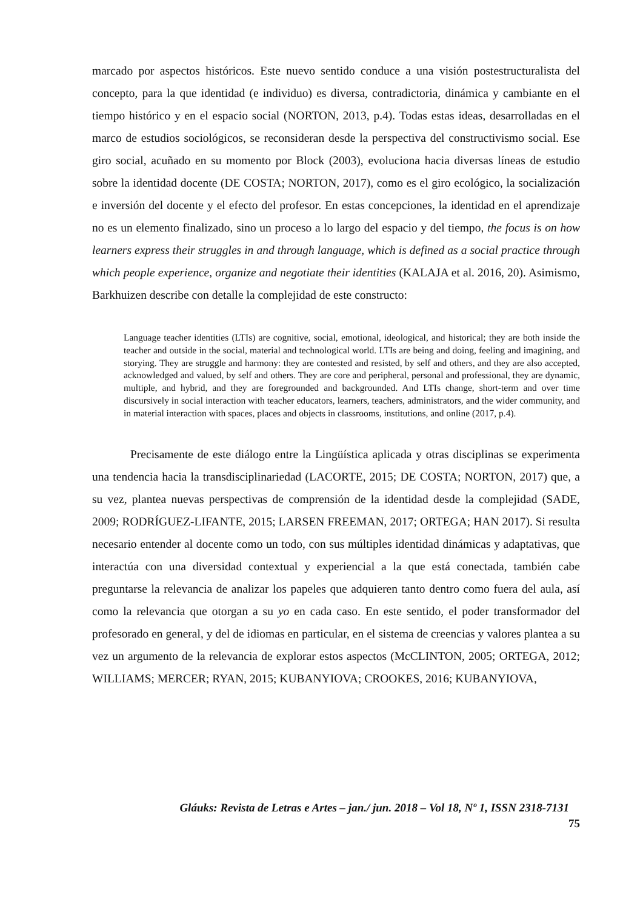marcado por aspectos históricos. Este nuevo sentido conduce a una visión postestructuralista del concepto, para la que identidad (e individuo) es diversa, contradictoria, dinámica y cambiante en el tiempo histórico y en el espacio social (NORTON, 2013, p.4). Todas estas ideas, desarrolladas en el marco de estudios sociológicos, se reconsideran desde la perspectiva del constructivismo social. Ese giro social, acuñado en su momento por Block (2003), evoluciona hacia diversas líneas de estudio sobre la identidad docente (DE COSTA; NORTON, 2017), como es el giro ecológico, la socialización e inversión del docente y el efecto del profesor. En estas concepciones, la identidad en el aprendizaje no es un elemento finalizado, sino un proceso a lo largo del espacio y del tiempo, the focus is on how learners express their struggles in and through language, which is defined as a social practice through which people experience, organize and negotiate their identities (KALAJA et al. 2016, 20). Asimismo, Barkhuizen describe con detalle la complejidad de este constructo:
Language teacher identities (LTIs) are cognitive, social, emotional, ideological, and historical; they are both inside the teacher and outside in the social, material and technological world. LTIs are being and doing, feeling and imagining, and storying. They are struggle and harmony: they are contested and resisted, by self and others, and they are also accepted, acknowledged and valued, by self and others. They are core and peripheral, personal and professional, they are dynamic, multiple, and hybrid, and they are foregrounded and backgrounded. And LTIs change, short-term and over time discursively in social interaction with teacher educators, learners, teachers, administrators, and the wider community, and in material interaction with spaces, places and objects in classrooms, institutions, and online (2017, p.4).
Precisamente de este diálogo entre la Lingüística aplicada y otras disciplinas se experimenta una tendencia hacia la transdisciplinariedad (LACORTE, 2015; DE COSTA; NORTON, 2017) que, a su vez, plantea nuevas perspectivas de comprensión de la identidad desde la complejidad (SADE, 2009; RODRÍGUEZ-LIFANTE, 2015; LARSEN FREEMAN, 2017; ORTEGA; HAN 2017). Si resulta necesario entender al docente como un todo, con sus múltiples identidad dinámicas y adaptativas, que interactúa con una diversidad contextual y experiencial a la que está conectada, también cabe preguntarse la relevancia de analizar los papeles que adquieren tanto dentro como fuera del aula, así como la relevancia que otorgan a su yo en cada caso. En este sentido, el poder transformador del profesorado en general, y del de idiomas en particular, en el sistema de creencias y valores plantea a su vez un argumento de la relevancia de explorar estos aspectos (McCLINTON, 2005; ORTEGA, 2012; WILLIAMS; MERCER; RYAN, 2015; KUBANYIOVA; CROOKES, 2016; KUBANYIOVA,
Gláuks: Revista de Letras e Artes – jan./ jun. 2018 – Vol 18, Nº 1, ISSN 2318-7131
75